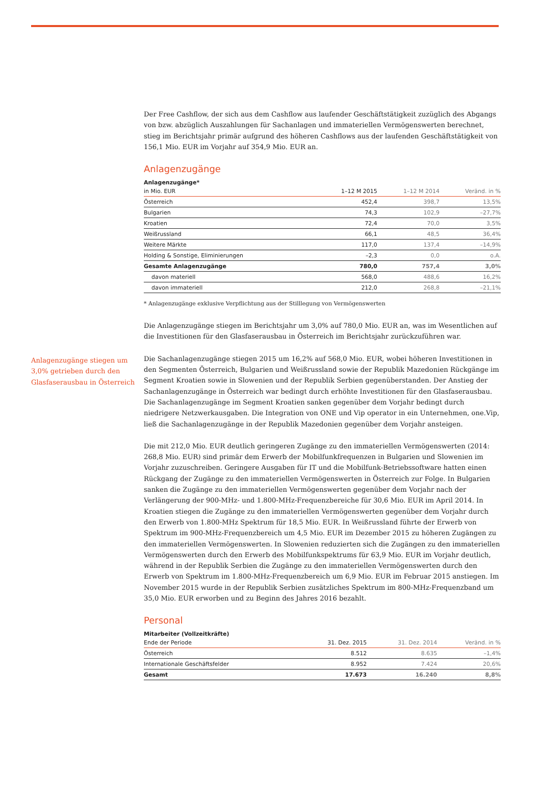Anlagenzugänge stiegen um 3,0% getrieben durch den Glasfaserausbau in Österreich
Der Free Cashflow, der sich aus dem Cashflow aus laufender Geschäftstätigkeit zuzüglich des Abgangs von bzw. abzüglich Auszahlungen für Sachanlagen und immateriellen Vermögenswerten berechnet, stieg im Berichtsjahr primär aufgrund des höheren Cashflows aus der laufenden Geschäftstätigkeit von 156,1 Mio. EUR im Vorjahr auf 354,9 Mio. EUR an.
Anlagenzugänge
| Anlagenzugänge* | | | |
| --- | --- | --- | --- |
| in Mio. EUR | 1–12 M 2015 | 1–12 M 2014 | Veränd. in % |
| Österreich | 452,4 | 398,7 | 13,5% |
| Bulgarien | 74,3 | 102,9 | –27,7% |
| Kroatien | 72,4 | 70,0 | 3,5% |
| Weißrussland | 66,1 | 48,5 | 36,4% |
| Weitere Märkte | 117,0 | 137,4 | –14,9% |
| Holding & Sonstige, Eliminierungen | –2,3 | 0,0 | o.A. |
| Gesamte Anlagenzugänge | 780,0 | 757,4 | 3,0% |
| davon materiell | 568,0 | 488,6 | 16,2% |
| davon immateriell | 212,0 | 268,8 | –21,1% |
* Anlagenzugänge exklusive Verpflichtung aus der Stilllegung von Vermögenswerten
Die Anlagenzugänge stiegen im Berichtsjahr um 3,0% auf 780,0 Mio. EUR an, was im Wesentlichen auf die Investitionen für den Glasfaserausbau in Österreich im Berichtsjahr zurückzuführen war.
Die Sachanlagenzugänge stiegen 2015 um 16,2% auf 568,0 Mio. EUR, wobei höheren Investitionen in den Segmenten Österreich, Bulgarien und Weißrussland sowie der Republik Mazedonien Rückgänge im Segment Kroatien sowie in Slowenien und der Republik Serbien gegenüberstanden. Der Anstieg der Sachanlagenzugänge in Österreich war bedingt durch erhöhte Investitionen für den Glasfaserausbau. Die Sachanlagenzugänge im Segment Kroatien sanken gegenüber dem Vorjahr bedingt durch niedrigere Netzwerkausgaben. Die Integration von ONE und Vip operator in ein Unternehmen, one.Vip, ließ die Sachanlagenzugänge in der Republik Mazedonien gegenüber dem Vorjahr ansteigen.
Die mit 212,0 Mio. EUR deutlich geringeren Zugänge zu den immateriellen Vermögenswerten (2014: 268,8 Mio. EUR) sind primär dem Erwerb der Mobilfunkfrequenzen in Bulgarien und Slowenien im Vorjahr zuzuschreiben. Geringere Ausgaben für IT und die Mobilfunk-Betriebssoftware hatten einen Rückgang der Zugänge zu den immateriellen Vermögenswerten in Österreich zur Folge. In Bulgarien sanken die Zugänge zu den immateriellen Vermögenswerten gegenüber dem Vorjahr nach der Verlängerung der 900-MHz- und 1.800-MHz-Frequenzbereiche für 30,6 Mio. EUR im April 2014. In Kroatien stiegen die Zugänge zu den immateriellen Vermögenswerten gegenüber dem Vorjahr durch den Erwerb von 1.800-MHz Spektrum für 18,5 Mio. EUR. In Weißrussland führte der Erwerb von Spektrum im 900-MHz-Frequenzbereich um 4,5 Mio. EUR im Dezember 2015 zu höheren Zugängen zu den immateriellen Vermögenswerten. In Slowenien reduzierten sich die Zugängen zu den immateriellen Vermögenswerten durch den Erwerb des Mobilfunkspektrums für 63,9 Mio. EUR im Vorjahr deutlich, während in der Republik Serbien die Zugänge zu den immateriellen Vermögenswerten durch den Erwerb von Spektrum im 1.800-MHz-Frequenzbereich um 6,9 Mio. EUR im Februar 2015 anstiegen. Im November 2015 wurde in der Republik Serbien zusätzliches Spektrum im 800-MHz-Frequenzband um 35,0 Mio. EUR erworben und zu Beginn des Jahres 2016 bezahlt.
Personal
| Mitarbeiter (Vollzeitkräfte) | | | |
| --- | --- | --- | --- |
| Ende der Periode | 31. Dez. 2015 | 31. Dez. 2014 | Veränd. in % |
| Österreich | 8.512 | 8.635 | –1,4% |
| Internationale Geschäftsfelder | 8.952 | 7.424 | 20,6% |
| Gesamt | 17.673 | 16.240 | 8,8% |